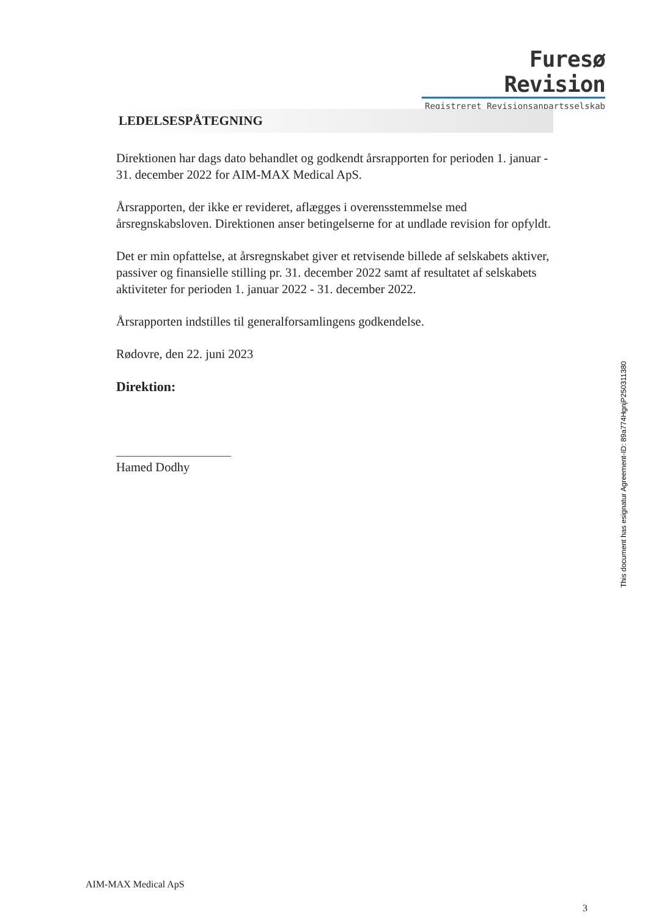Furesø Revision
Registreret Revisionsanpartsselskab
LEDELSESPÅTEGNING
Direktionen har dags dato behandlet og godkendt årsrapporten for perioden 1. januar - 31. december 2022 for AIM-MAX Medical ApS.
Årsrapporten, der ikke er revideret, aflægges i overensstemmelse med årsregnskabsloven. Direktionen anser betingelserne for at undlade revision for opfyldt.
Det er min opfattelse, at årsregnskabet giver et retvisende billede af selskabets aktiver, passiver og finansielle stilling pr. 31. december 2022 samt af resultatet af selskabets aktiviteter for perioden 1. januar 2022 - 31. december 2022.
Årsrapporten indstilles til generalforsamlingens godkendelse.
Rødovre, den 22. juni 2023
Direktion:
Hamed Dodhy
This document has esignatur Agreement-ID: 89a774HgnjP250311380
AIM-MAX Medical ApS
3